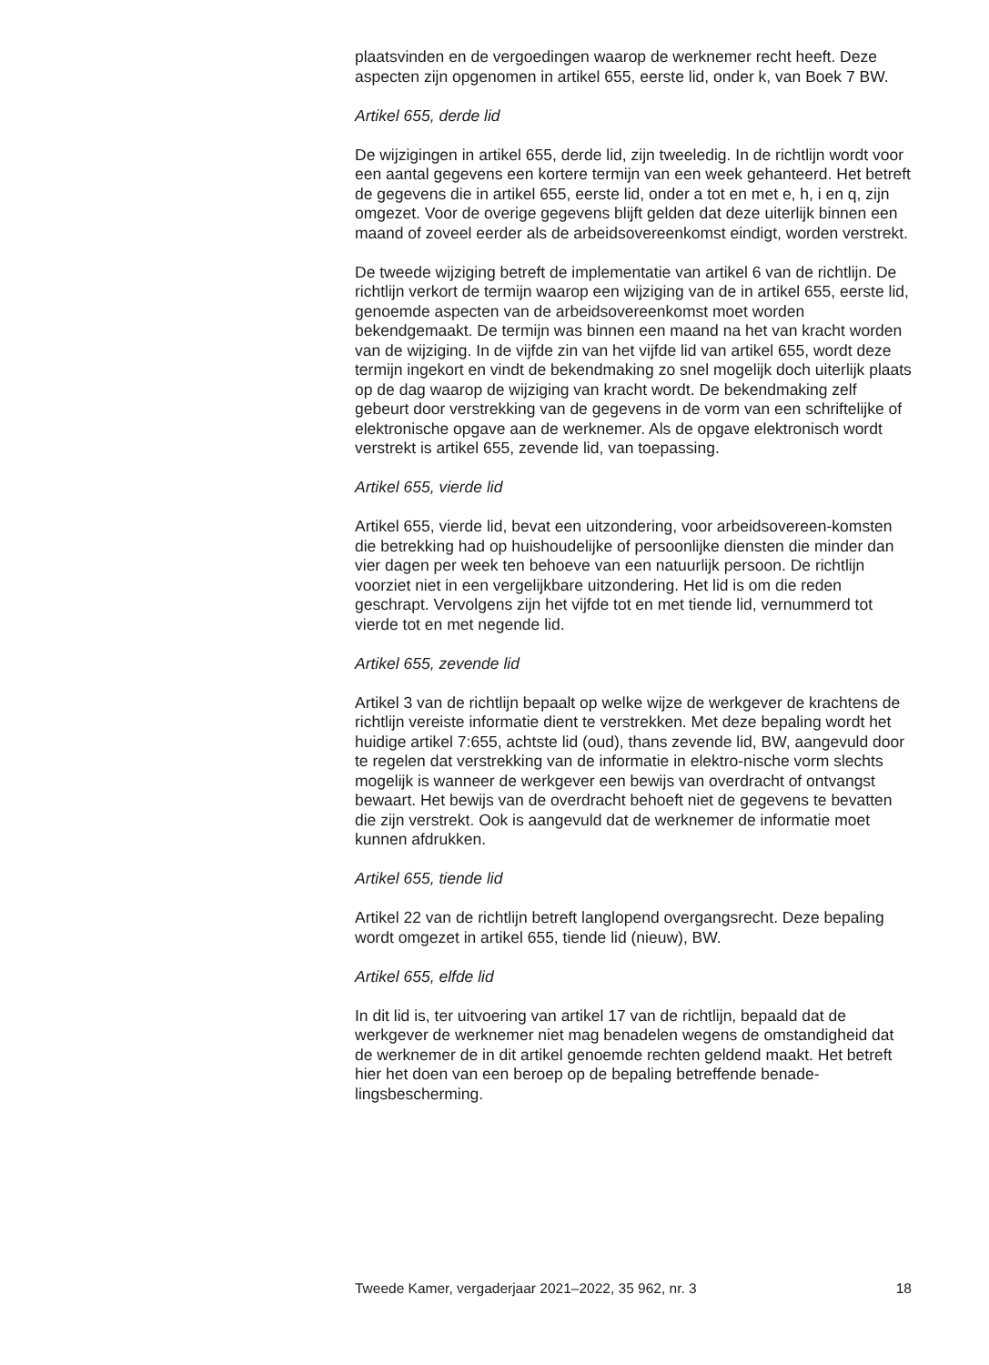plaatsvinden en de vergoedingen waarop de werknemer recht heeft. Deze aspecten zijn opgenomen in artikel 655, eerste lid, onder k, van Boek 7 BW.
Artikel 655, derde lid
De wijzigingen in artikel 655, derde lid, zijn tweeledig. In de richtlijn wordt voor een aantal gegevens een kortere termijn van een week gehanteerd. Het betreft de gegevens die in artikel 655, eerste lid, onder a tot en met e, h, i en q, zijn omgezet. Voor de overige gegevens blijft gelden dat deze uiterlijk binnen een maand of zoveel eerder als de arbeidsovereenkomst eindigt, worden verstrekt.
De tweede wijziging betreft de implementatie van artikel 6 van de richtlijn. De richtlijn verkort de termijn waarop een wijziging van de in artikel 655, eerste lid, genoemde aspecten van de arbeidsovereenkomst moet worden bekendgemaakt. De termijn was binnen een maand na het van kracht worden van de wijziging. In de vijfde zin van het vijfde lid van artikel 655, wordt deze termijn ingekort en vindt de bekendmaking zo snel mogelijk doch uiterlijk plaats op de dag waarop de wijziging van kracht wordt. De bekendmaking zelf gebeurt door verstrekking van de gegevens in de vorm van een schriftelijke of elektronische opgave aan de werknemer. Als de opgave elektronisch wordt verstrekt is artikel 655, zevende lid, van toepassing.
Artikel 655, vierde lid
Artikel 655, vierde lid, bevat een uitzondering, voor arbeidsovereen-komsten die betrekking had op huishoudelijke of persoonlijke diensten die minder dan vier dagen per week ten behoeve van een natuurlijk persoon. De richtlijn voorziet niet in een vergelijkbare uitzondering. Het lid is om die reden geschrapt. Vervolgens zijn het vijfde tot en met tiende lid, vernummerd tot vierde tot en met negende lid.
Artikel 655, zevende lid
Artikel 3 van de richtlijn bepaalt op welke wijze de werkgever de krachtens de richtlijn vereiste informatie dient te verstrekken. Met deze bepaling wordt het huidige artikel 7:655, achtste lid (oud), thans zevende lid, BW, aangevuld door te regelen dat verstrekking van de informatie in elektro-nische vorm slechts mogelijk is wanneer de werkgever een bewijs van overdracht of ontvangst bewaart. Het bewijs van de overdracht behoeft niet de gegevens te bevatten die zijn verstrekt. Ook is aangevuld dat de werknemer de informatie moet kunnen afdrukken.
Artikel 655, tiende lid
Artikel 22 van de richtlijn betreft langlopend overgangsrecht. Deze bepaling wordt omgezet in artikel 655, tiende lid (nieuw), BW.
Artikel 655, elfde lid
In dit lid is, ter uitvoering van artikel 17 van de richtlijn, bepaald dat de werkgever de werknemer niet mag benadelen wegens de omstandigheid dat de werknemer de in dit artikel genoemde rechten geldend maakt. Het betreft hier het doen van een beroep op de bepaling betreffende benade-lingsbescherming.
Tweede Kamer, vergaderjaar 2021–2022, 35 962, nr. 3 18